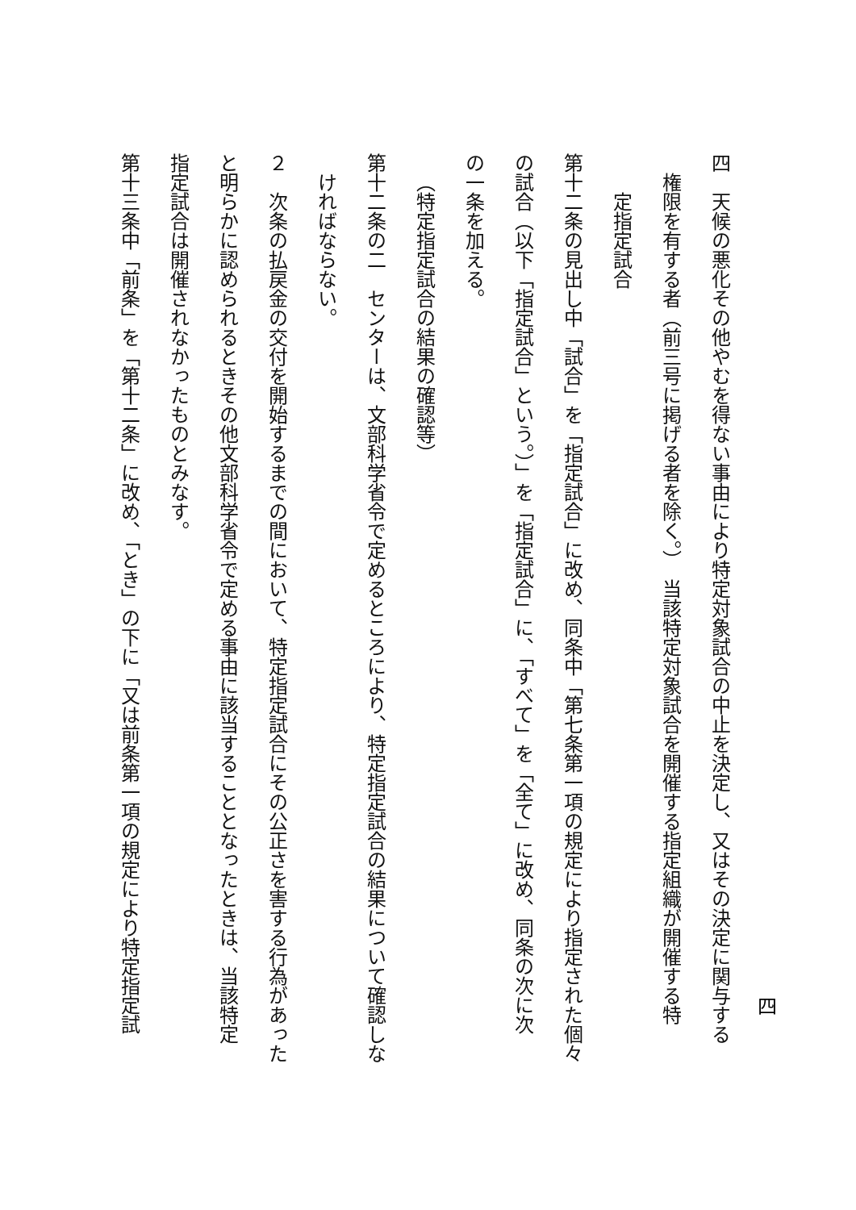四
四　天候の悪化その他やむを得ない事由により特定対象試合の中止を決定し、又はその決定に関与する
権限を有する者（前三号に掲げる者を除く。）　当該特定対象試合を開催する指定組織が開催する特
定指定試合
第十二条の見出し中「試合」を「指定試合」に改め、同条中「第七条第一項の規定により指定された個々
の試合（以下「指定試合」という。）」を「指定試合」に、「すべて」を「全て」に改め、同条の次に次
の一条を加える。
（特定指定試合の結果の確認等）
第十二条の二　センターは、文部科学省令で定めるところにより、特定指定試合の結果について確認しな
ければならない。
２　次条の払戻金の交付を開始するまでの間において、特定指定試合にその公正さを害する行為があった
と明らかに認められるときその他文部科学省令で定める事由に該当することとなったときは、当該特定
指定試合は開催されなかったものとみなす。
第十三条中「前条」を「第十二条」に改め、「とき」の下に「又は前条第一項の規定により特定指定試